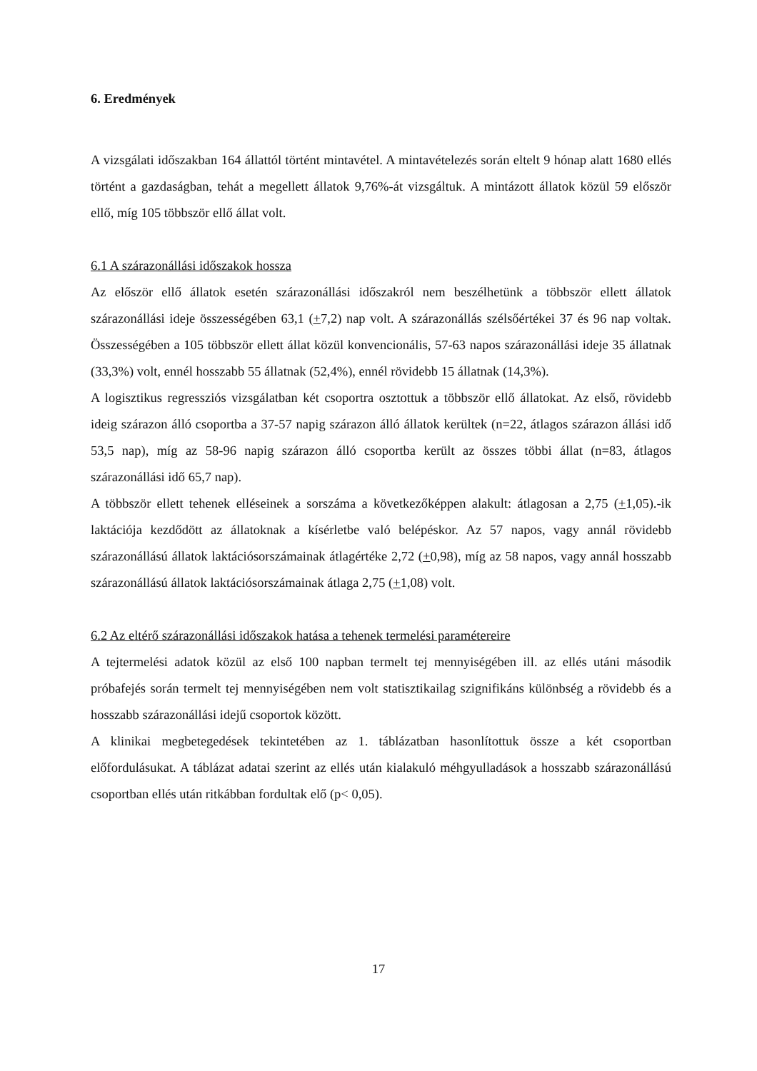6. Eredmények
A vizsgálati időszakban 164 állattól történt mintavétel. A mintavételezés során eltelt 9 hónap alatt 1680 ellés történt a gazdaságban, tehát a megellett állatok 9,76%-át vizsgáltuk. A mintázott állatok közül 59 először ellő, míg 105 többször ellő állat volt.
6.1 A szárazonállási időszakok hossza
Az először ellő állatok esetén szárazonállási időszakról nem beszélhetünk a többször ellett állatok szárazonállási ideje összességében 63,1 (+7,2) nap volt. A szárazonállás szélsőértékei 37 és 96 nap voltak. Összességében a 105 többször ellett állat közül konvencionális, 57-63 napos szárazonállási ideje 35 állatnak (33,3%) volt, ennél hosszabb 55 állatnak (52,4%), ennél rövidebb 15 állatnak (14,3%).
A logisztikus regressziós vizsgálatban két csoportra osztottuk a többször ellő állatokat. Az első, rövidebb ideig szárazon álló csoportba a 37-57 napig szárazon álló állatok kerültek (n=22, átlagos szárazon állási idő 53,5 nap), míg az 58-96 napig szárazon álló csoportba került az összes többi állat (n=83, átlagos szárazonállási idő 65,7 nap).
A többször ellett tehenek elléseinek a sorszáma a következőképpen alakult: átlagosan a 2,75 (+1,05).-ik laktációja kezdődött az állatoknak a kísérletbe való belépéskor. Az 57 napos, vagy annál rövidebb szárazonállású állatok laktációsorszámainak átlagértéke 2,72 (+0,98), míg az 58 napos, vagy annál hosszabb szárazonállású állatok laktációsorszámainak átlaga 2,75 (+1,08) volt.
6.2 Az eltérő szárazonállási időszakok hatása a tehenek termelési paramétereire
A tejtermelési adatok közül az első 100 napban termelt tej mennyiségében ill. az ellés utáni második próbafejés során termelt tej mennyiségében nem volt statisztikailag szignifikáns különbség a rövidebb és a hosszabb szárazonállási idejű csoportok között.
A klinikai megbetegedések tekintetében az 1. táblázatban hasonlítottuk össze a két csoportban előfordulásukat. A táblázat adatai szerint az ellés után kialakuló méhgyulladások a hosszabb szárazonállású csoportban ellés után ritkábban fordultak elő (p< 0,05).
17